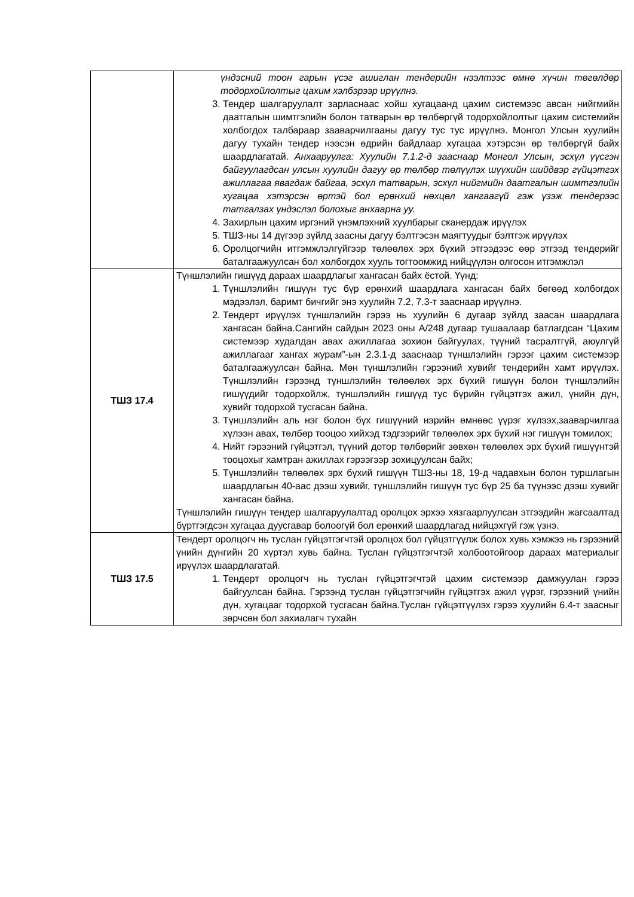| | үндэсний тоон гарын үсэг ашиглан тендерийн нээлтээс өмнө хүчин төгөлдөр тодорхойлолтыг цахим хэлбэрээр ирүүлнэ. 3. Тендер шалгаруулалт зарласнаас хойш хугацаанд цахим системээс авсан нийгмийн даатгалын шимтгэлийн болон татварын өр төлбөргүй тодорхойлолтыг цахим системийн холбогдох талбараар зааварчилгааны дагуу тус тус ирүүлнэ. Монгол Улсын хуулийн дагуу тухайн тендер нээсэн өдрийн байдлаар хугацаа хэтэрсэн өр төлбөргүй байх шаардлагатай. Анхааруулга: Хуулийн 7.1.2-д зааснаар Монгол Улсын, эсхүл үүсгэн байгуулагдсан улсын хуулийн дагуу өр төлбөр төлүүлэх шүүхийн шийдвэр гүйцэтгэх ажиллагаа явагдаж байгаа, эсхүл татварын, эсхүл нийгмийн даатгалын шимтгэлийн хугацаа хэтэрсэн өртэй бол ерөнхий нөхцөл хангаагүй гэж үзэж тендерээс татгалзах үндэслэл болохыг анхаарна уу. 4. Захирлын цахим иргэний үнэмлэхний хуулбарыг сканердаж ирүүлэх 5. ТШЗ-ны 14 дүгээр зүйлд заасны дагуу бэлтгэсэн маягтуудыг бэлтгэж ирүүлэх 6. Оролцогчийн итгэмжлэлгүйгээр төлөөлөх эрх бүхий этгээдээс өөр этгээд тендерийг баталгаажуулсан бол холбогдох хууль тогтоомжид нийцүүлэн олгосон итгэмжлэл |
| ТШЗ 17.4 | Түншлэлийн гишүүд дараах шаардлагыг хангасан байх ёстой. Үүнд: 1. Түншлэлийн гишүүн тус бүр ерөнхий шаардлага хангасан байх бөгөөд холбогдох мэдээлэл, баримт бичгийг энэ хуулийн 7.2, 7.3-т зааснаар ирүүлнэ. 2. Тендерт ирүүлэх түншлэлийн гэрээ нь хуулийн 6 дугаар зүйлд заасан шаардлага хангасан байна.Сангийн сайдын 2023 оны А/248 дугаар тушаалаар батлагдсан “Цахим системээр худалдан авах ажиллагаа зохион байгуулах, түүний тасралтгүй, аюулгүй ажиллагааг хангах журам”-ын 2.3.1-д зааснаар түншлэлийн гэрээг цахим системээр баталгаажуулсан байна. Мөн түншлэлийн гэрээний хувийг тендерийн хамт ирүүлэх. Түншлэлийн гэрээнд түншлэлийн төлөөлөх эрх бүхий гишүүн болон түншлэлийн гишүүдийг тодорхойлж, түншлэлийн гишүүд тус бүрийн гүйцэтгэх ажил, үнийн дүн, хувийг тодорхой тусгасан байна. 3. Түншлэлийн аль нэг болон бүх гишүүний нэрийн өмнөөс үүрэг хүлээх,зааварчилгаа хүлээн авах, төлбөр тооцоо хийхэд тэдгээрийг төлөөлөх эрх бүхий нэг гишүүн томилох; 4. Нийт гэрээний гүйцэтгэл, түүний дотор төлбөрийг зөвхөн төлөөлөх эрх бүхий гишүүнтэй тооцохыг хамтран ажиллах гэрээгээр зохицуулсан байх; 5. Түншлэлийн төлөөлөх эрх бүхий гишүүн ТШЗ-ны 18, 19-д чадавхын болон туршлагын шаардлагын 40-аас дээш хувийг, түншлэлийн гишүүн тус бүр 25 ба түүнээс дээш хувийг хангасан байна. Түншлэлийн гишүүн тендер шалгаруулалтад оролцох эрхээ хязгаарлуулсан этгээдийн жагсаалтад бүртгэгдсэн хугацаа дуусгавар болоогүй бол ерөнхий шаардлагад нийцэхгүй гэж үзнэ. |
| ТШЗ 17.5 | Тендерт оролцогч нь туслан гүйцэтгэгчтэй оролцох бол гүйцэтгүүлж болох хувь хэмжээ нь гэрээний үнийн дүнгийн 20 хүртэл хувь байна. Туслан гүйцэтгэгчтэй холбоотойгоор дараах материалыг ирүүлэх шаардлагатай. 1. Тендерт оролцогч нь туслан гүйцэтгэгчтэй цахим системээр дамжуулан гэрээ байгуулсан байна. Гэрээнд туслан гүйцэтгэгчийн гүйцэтгэх ажил үүрэг, гэрээний үнийн дүн, хугацааг тодорхой тусгасан байна.Туслан гүйцэтгүүлэх гэрээ хуулийн 6.4-т заасныг зөрчсөн бол захиалагч тухайн |